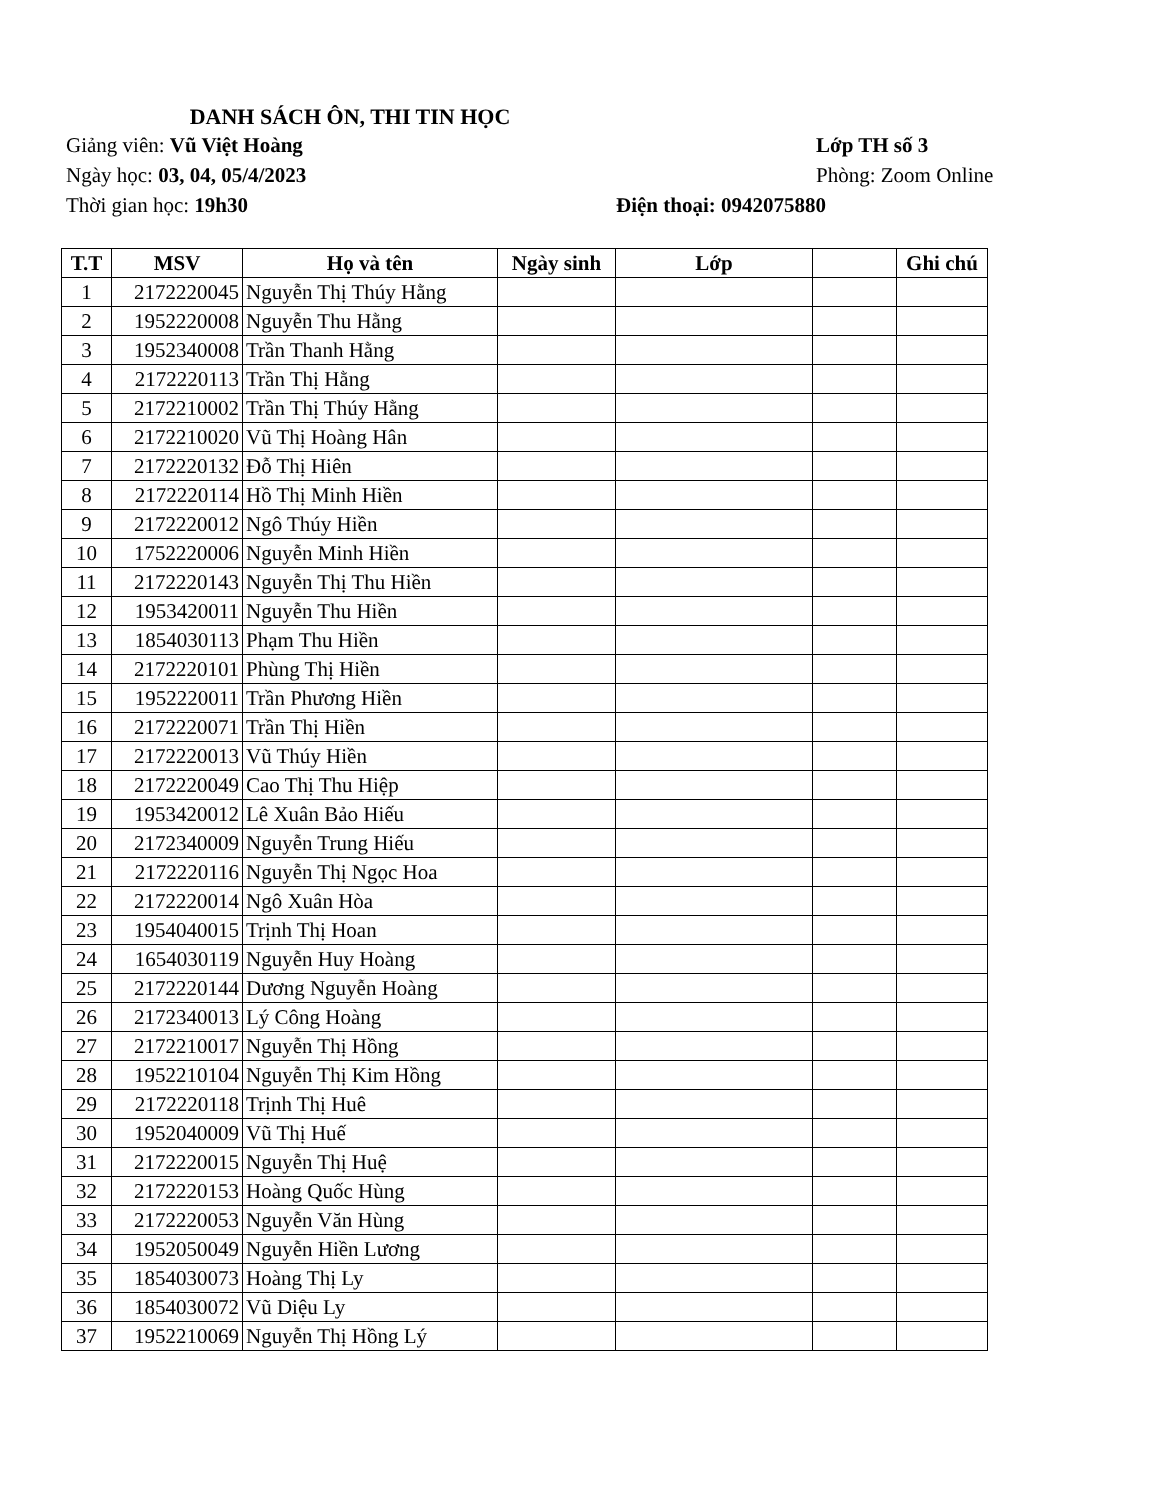DANH SÁCH ÔN, THI TIN HỌC
Giảng viên: Vũ Việt Hoàng Lớp TH số 3
Ngày học: 03, 04, 05/4/2023 Phòng: Zoom Online
Thời gian học: 19h30 Điện thoại: 0942075880
| T.T | MSV | Họ và tên | Ngày sinh | Lớp | | Ghi chú |
| --- | --- | --- | --- | --- | --- | --- |
| 1 | 2172220045 | Nguyễn Thị Thúy Hằng | | | | |
| 2 | 1952220008 | Nguyễn Thu Hằng | | | | |
| 3 | 1952340008 | Trần Thanh Hằng | | | | |
| 4 | 2172220113 | Trần Thị Hằng | | | | |
| 5 | 2172210002 | Trần Thị Thúy Hằng | | | | |
| 6 | 2172210020 | Vũ Thị Hoàng Hân | | | | |
| 7 | 2172220132 | Đỗ Thị Hiên | | | | |
| 8 | 2172220114 | Hồ Thị Minh Hiền | | | | |
| 9 | 2172220012 | Ngô Thúy Hiền | | | | |
| 10 | 1752220006 | Nguyễn Minh Hiền | | | | |
| 11 | 2172220143 | Nguyễn Thị Thu Hiền | | | | |
| 12 | 1953420011 | Nguyễn Thu Hiền | | | | |
| 13 | 1854030113 | Phạm Thu Hiền | | | | |
| 14 | 2172220101 | Phùng Thị Hiền | | | | |
| 15 | 1952220011 | Trần Phương Hiền | | | | |
| 16 | 2172220071 | Trần Thị Hiền | | | | |
| 17 | 2172220013 | Vũ Thúy Hiền | | | | |
| 18 | 2172220049 | Cao Thị Thu Hiệp | | | | |
| 19 | 1953420012 | Lê Xuân Bảo Hiếu | | | | |
| 20 | 2172340009 | Nguyễn Trung Hiếu | | | | |
| 21 | 2172220116 | Nguyễn Thị Ngọc Hoa | | | | |
| 22 | 2172220014 | Ngô Xuân Hòa | | | | |
| 23 | 1954040015 | Trịnh Thị Hoan | | | | |
| 24 | 1654030119 | Nguyễn Huy Hoàng | | | | |
| 25 | 2172220144 | Dương Nguyễn Hoàng | | | | |
| 26 | 2172340013 | Lý Công Hoàng | | | | |
| 27 | 2172210017 | Nguyễn Thị Hồng | | | | |
| 28 | 1952210104 | Nguyễn Thị Kim Hồng | | | | |
| 29 | 2172220118 | Trịnh Thị Huê | | | | |
| 30 | 1952040009 | Vũ Thị Huế | | | | |
| 31 | 2172220015 | Nguyễn Thị Huệ | | | | |
| 32 | 2172220153 | Hoàng Quốc Hùng | | | | |
| 33 | 2172220053 | Nguyễn Văn Hùng | | | | |
| 34 | 1952050049 | Nguyễn Hiền Lương | | | | |
| 35 | 1854030073 | Hoàng Thị Ly | | | | |
| 36 | 1854030072 | Vũ Diệu Ly | | | | |
| 37 | 1952210069 | Nguyễn Thị Hồng Lý | | | | |